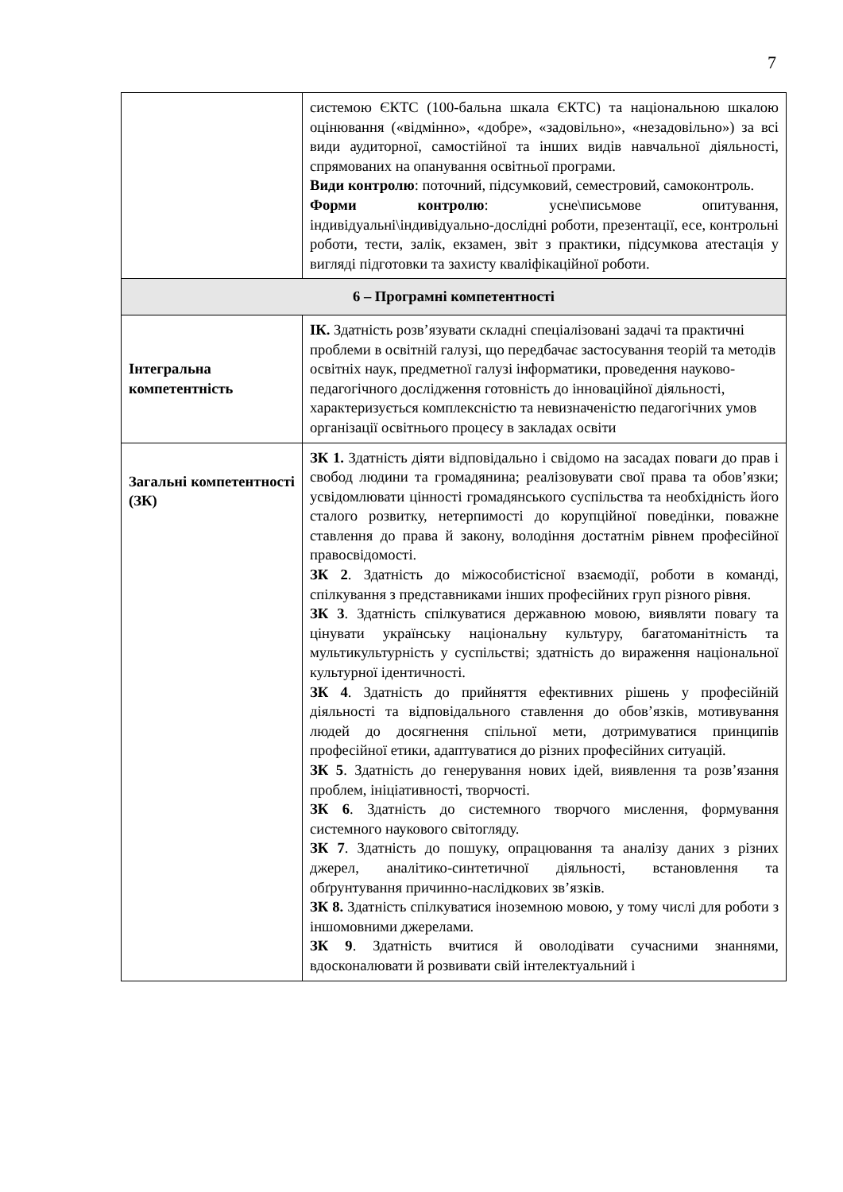7
| | системою ЄКТС (100-бальна шкала ЄКТС) та національною шкалою оцінювання («відмінно», «добре», «задовільно», «незадовільно») за всі види аудиторної, самостійної та інших видів навчальної діяльності, спрямованих на опанування освітньої програми. Види контролю : поточний, підсумковий, семестровий, самоконтроль. Форми контролю : усне\письмове опитування, індивідуальні\індивідуально-дослідні роботи, презентації, есе, контрольні роботи, тести, залік, екзамен, звіт з практики, підсумкова атестація у вигляді підготовки та захисту кваліфікаційної роботи. |
| 6 – Програмні компетентності | |
| Інтегральна компетентність | ІК. Здатність розв’язувати складні спеціалізовані задачі та практичні проблеми в освітній галузі, що передбачає застосування теорій та методів освітніх наук, предметної галузі інформатики, проведення науково-педагогічного дослідження готовність до інноваційної діяльності, характеризується комплексністю та невизначеністю педагогічних умов організації освітнього процесу в закладах освіти |
| Загальні компетентності (ЗК) | ЗК 1. Здатність діяти відповідально і свідомо на засадах поваги до прав і свобод людини та громадянина; реалізовувати свої права та обов’язки; усвідомлювати цінності громадянського суспільства та необхідність його сталого розвитку, нетерпимості до корупційної поведінки, поважне ставлення до права й закону, володіння достатнім рівнем професійної правосвідомості. ЗК 2 . Здатність до міжособистісної взаємодії, роботи в команді, спілкування з представниками інших професійних груп різного рівня. ЗК 3 . Здатність спілкуватися державною мовою, виявляти повагу та цінувати українську національну культуру, багатоманітність та мультикультурність у суспільстві; здатність до вираження національної культурної ідентичності. ЗК 4 . Здатність до прийняття ефективних рішень у професійній діяльності та відповідального ставлення до обов’язків, мотивування людей до досягнення спільної мети, дотримуватися принципів професійної етики, адаптуватися до різних професійних ситуацій. ЗК 5 . Здатність до генерування нових ідей, виявлення та розв’язання проблем, ініціативності, творчості. ЗК 6 . Здатність до системного творчого мислення, формування системного наукового світогляду. ЗК 7 . Здатність до пошуку, опрацювання та аналізу даних з різних джерел, аналітико-синтетичної діяльності, встановлення та обґрунтування причинно-наслідкових зв’язків. ЗК 8. Здатність спілкуватися іноземною мовою, у тому числі для роботи з іншомовними джерелами. ЗК 9 . Здатність вчитися й оволодівати сучасними знаннями, вдосконалювати й розвивати свій інтелектуальний і |